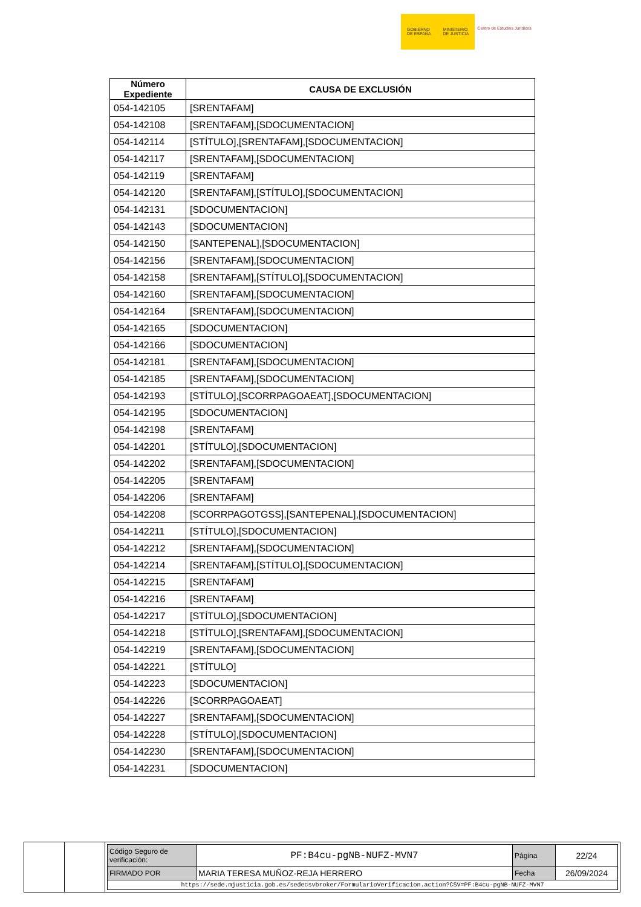GOBIERNO
DE ESPAÑA
MINISTERIO
DE JUSTICIA
Centro de Estudios Jurídicos
| Número Expediente | CAUSA DE EXCLUSIÓN |
| --- | --- |
| 054-142105 | [SRENTAFAM] |
| 054-142108 | [SRENTAFAM],[SDOCUMENTACION] |
| 054-142114 | [STÍTULO],[SRENTAFAM],[SDOCUMENTACION] |
| 054-142117 | [SRENTAFAM],[SDOCUMENTACION] |
| 054-142119 | [SRENTAFAM] |
| 054-142120 | [SRENTAFAM],[STÍTULO],[SDOCUMENTACION] |
| 054-142131 | [SDOCUMENTACION] |
| 054-142143 | [SDOCUMENTACION] |
| 054-142150 | [SANTEPENAL],[SDOCUMENTACION] |
| 054-142156 | [SRENTAFAM],[SDOCUMENTACION] |
| 054-142158 | [SRENTAFAM],[STÍTULO],[SDOCUMENTACION] |
| 054-142160 | [SRENTAFAM],[SDOCUMENTACION] |
| 054-142164 | [SRENTAFAM],[SDOCUMENTACION] |
| 054-142165 | [SDOCUMENTACION] |
| 054-142166 | [SDOCUMENTACION] |
| 054-142181 | [SRENTAFAM],[SDOCUMENTACION] |
| 054-142185 | [SRENTAFAM],[SDOCUMENTACION] |
| 054-142193 | [STÍTULO],[SCORRPAGOAEAT],[SDOCUMENTACION] |
| 054-142195 | [SDOCUMENTACION] |
| 054-142198 | [SRENTAFAM] |
| 054-142201 | [STÍTULO],[SDOCUMENTACION] |
| 054-142202 | [SRENTAFAM],[SDOCUMENTACION] |
| 054-142205 | [SRENTAFAM] |
| 054-142206 | [SRENTAFAM] |
| 054-142208 | [SCORRPAGOTGSS],[SANTEPENAL],[SDOCUMENTACION] |
| 054-142211 | [STÍTULO],[SDOCUMENTACION] |
| 054-142212 | [SRENTAFAM],[SDOCUMENTACION] |
| 054-142214 | [SRENTAFAM],[STÍTULO],[SDOCUMENTACION] |
| 054-142215 | [SRENTAFAM] |
| 054-142216 | [SRENTAFAM] |
| 054-142217 | [STÍTULO],[SDOCUMENTACION] |
| 054-142218 | [STÍTULO],[SRENTAFAM],[SDOCUMENTACION] |
| 054-142219 | [SRENTAFAM],[SDOCUMENTACION] |
| 054-142221 | [STÍTULO] |
| 054-142223 | [SDOCUMENTACION] |
| 054-142226 | [SCORRPAGOAEAT] |
| 054-142227 | [SRENTAFAM],[SDOCUMENTACION] |
| 054-142228 | [STÍTULO],[SDOCUMENTACION] |
| 054-142230 | [SRENTAFAM],[SDOCUMENTACION] |
| 054-142231 | [SDOCUMENTACION] |
| Código Seguro de verificación: | PF:B4cu-pgNB-NUFZ-MVN7 | Página | 22/24 |
| FIRMADO POR | MARIA TERESA MUÑOZ-REJA HERRERO | Fecha | 26/09/2024 |
| https://sede.mjusticia.gob.es/sedecsvbroker/FormularioVerificacion.action?CSV=PF:B4cu-pgNB-NUFZ-MVN7 | | | |